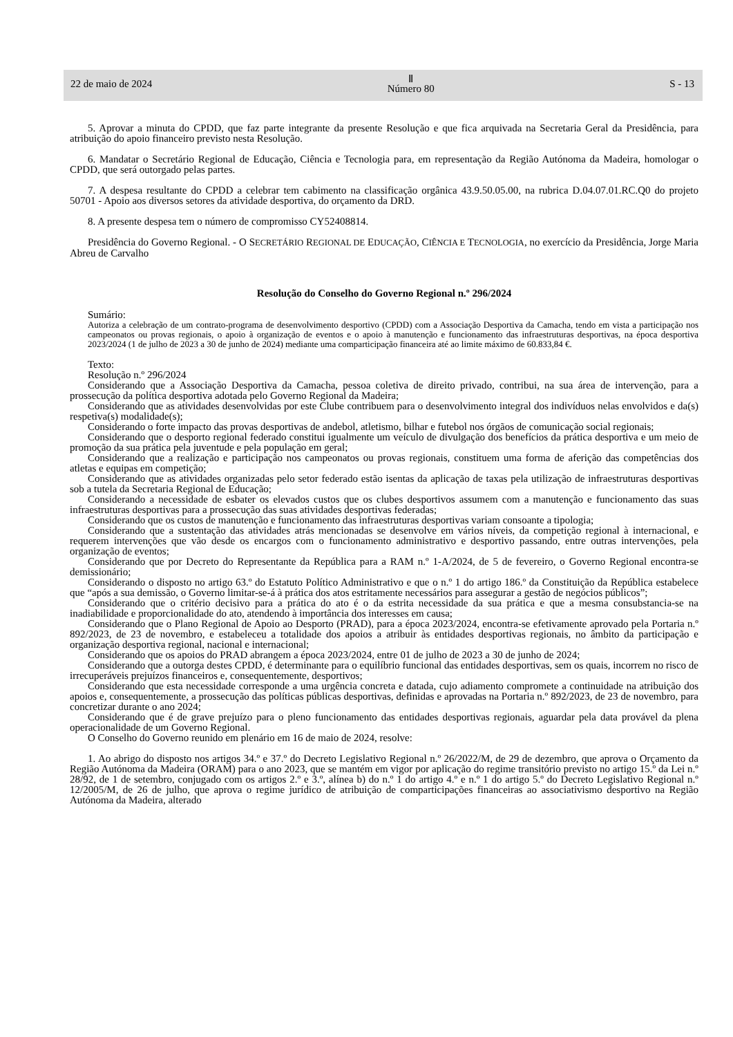22 de maio de 2024 Ⅱ
Número 80 S - 13
5. Aprovar a minuta do CPDD, que faz parte integrante da presente Resolução e que fica arquivada na Secretaria Geral da Presidência, para atribuição do apoio financeiro previsto nesta Resolução.
6. Mandatar o Secretário Regional de Educação, Ciência e Tecnologia para, em representação da Região Autónoma da Madeira, homologar o CPDD, que será outorgado pelas partes.
7. A despesa resultante do CPDD a celebrar tem cabimento na classificação orgânica 43.9.50.05.00, na rubrica D.04.07.01.RC.Q0 do projeto 50701 - Apoio aos diversos setores da atividade desportiva, do orçamento da DRD.
8. A presente despesa tem o número de compromisso CY52408814.
Presidência do Governo Regional. - O SECRETÁRIO REGIONAL DE EDUCAÇÃO, CIÊNCIA E TECNOLOGIA, no exercício da Presidência, Jorge Maria Abreu de Carvalho
Resolução do Conselho do Governo Regional n.º 296/2024
Sumário:
Autoriza a celebração de um contrato-programa de desenvolvimento desportivo (CPDD) com a Associação Desportiva da Camacha, tendo em vista a participação nos campeonatos ou provas regionais, o apoio à organização de eventos e o apoio à manutenção e funcionamento das infraestruturas desportivas, na época desportiva 2023/2024 (1 de julho de 2023 a 30 de junho de 2024) mediante uma comparticipação financeira até ao limite máximo de 60.833,84 €.
Texto:
Resolução n.º 296/2024
Considerando que a Associação Desportiva da Camacha, pessoa coletiva de direito privado, contribui, na sua área de intervenção, para a prossecução da política desportiva adotada pelo Governo Regional da Madeira;
Considerando que as atividades desenvolvidas por este Clube contribuem para o desenvolvimento integral dos indivíduos nelas envolvidos e da(s) respetiva(s) modalidade(s);
Considerando o forte impacto das provas desportivas de andebol, atletismo, bilhar e futebol nos órgãos de comunicação social regionais;
Considerando que o desporto regional federado constitui igualmente um veículo de divulgação dos benefícios da prática desportiva e um meio de promoção da sua prática pela juventude e pela população em geral;
Considerando que a realização e participação nos campeonatos ou provas regionais, constituem uma forma de aferição das competências dos atletas e equipas em competição;
Considerando que as atividades organizadas pelo setor federado estão isentas da aplicação de taxas pela utilização de infraestruturas desportivas sob a tutela da Secretaria Regional de Educação;
Considerando a necessidade de esbater os elevados custos que os clubes desportivos assumem com a manutenção e funcionamento das suas infraestruturas desportivas para a prossecução das suas atividades desportivas federadas;
Considerando que os custos de manutenção e funcionamento das infraestruturas desportivas variam consoante a tipologia;
Considerando que a sustentação das atividades atrás mencionadas se desenvolve em vários níveis, da competição regional à internacional, e requerem intervenções que vão desde os encargos com o funcionamento administrativo e desportivo passando, entre outras intervenções, pela organização de eventos;
Considerando que por Decreto do Representante da República para a RAM n.º 1-A/2024, de 5 de fevereiro, o Governo Regional encontra-se demissionário;
Considerando o disposto no artigo 63.º do Estatuto Político Administrativo e que o n.º 1 do artigo 186.º da Constituição da República estabelece que “após a sua demissão, o Governo limitar-se-á à prática dos atos estritamente necessários para assegurar a gestão de negócios públicos”;
Considerando que o critério decisivo para a prática do ato é o da estrita necessidade da sua prática e que a mesma consubstancia-se na inadiabilidade e proporcionalidade do ato, atendendo à importância dos interesses em causa;
Considerando que o Plano Regional de Apoio ao Desporto (PRAD), para a época 2023/2024, encontra-se efetivamente aprovado pela Portaria n.º 892/2023, de 23 de novembro, e estabeleceu a totalidade dos apoios a atribuir às entidades desportivas regionais, no âmbito da participação e organização desportiva regional, nacional e internacional;
Considerando que os apoios do PRAD abrangem a época 2023/2024, entre 01 de julho de 2023 a 30 de junho de 2024;
Considerando que a outorga destes CPDD, é determinante para o equilíbrio funcional das entidades desportivas, sem os quais, incorrem no risco de irrecuperáveis prejuízos financeiros e, consequentemente, desportivos;
Considerando que esta necessidade corresponde a uma urgência concreta e datada, cujo adiamento compromete a continuidade na atribuição dos apoios e, consequentemente, a prossecução das políticas públicas desportivas, definidas e aprovadas na Portaria n.º 892/2023, de 23 de novembro, para concretizar durante o ano 2024;
Considerando que é de grave prejuízo para o pleno funcionamento das entidades desportivas regionais, aguardar pela data provável da plena operacionalidade de um Governo Regional.
O Conselho do Governo reunido em plenário em 16 de maio de 2024, resolve:
1. Ao abrigo do disposto nos artigos 34.º e 37.º do Decreto Legislativo Regional n.º 26/2022/M, de 29 de dezembro, que aprova o Orçamento da Região Autónoma da Madeira (ORAM) para o ano 2023, que se mantém em vigor por aplicação do regime transitório previsto no artigo 15.º da Lei n.º 28/92, de 1 de setembro, conjugado com os artigos 2.º e 3.º, alínea b) do n.º 1 do artigo 4.º e n.º 1 do artigo 5.º do Decreto Legislativo Regional n.º 12/2005/M, de 26 de julho, que aprova o regime jurídico de atribuição de comparticipações financeiras ao associativismo desportivo na Região Autónoma da Madeira, alterado